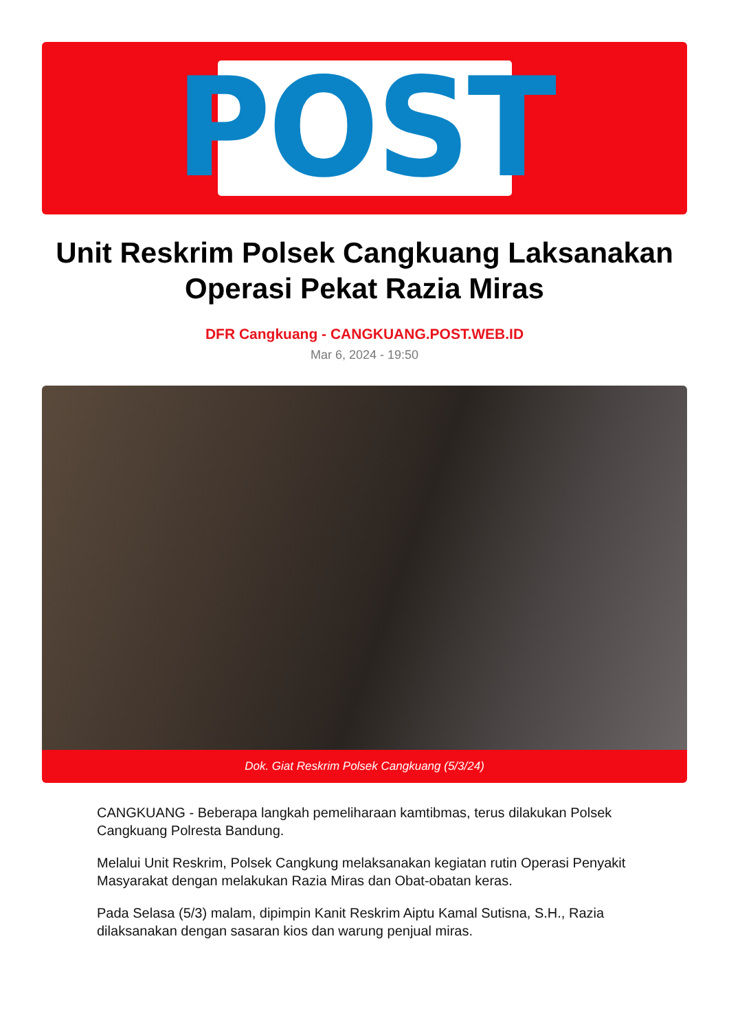POST
Unit Reskrim Polsek Cangkuang Laksanakan Operasi Pekat Razia Miras
DFR Cangkuang - CANGKUANG.POST.WEB.ID
Mar 6, 2024 - 19:50
Dok. Giat Reskrim Polsek Cangkuang (5/3/24)
CANGKUANG - Beberapa langkah pemeliharaan kamtibmas, terus dilakukan Polsek Cangkuang Polresta Bandung.
Melalui Unit Reskrim, Polsek Cangkung melaksanakan kegiatan rutin Operasi Penyakit Masyarakat dengan melakukan Razia Miras dan Obat-obatan keras.
Pada Selasa (5/3) malam, dipimpin Kanit Reskrim Aiptu Kamal Sutisna, S.H., Razia dilaksanakan dengan sasaran kios dan warung penjual miras.